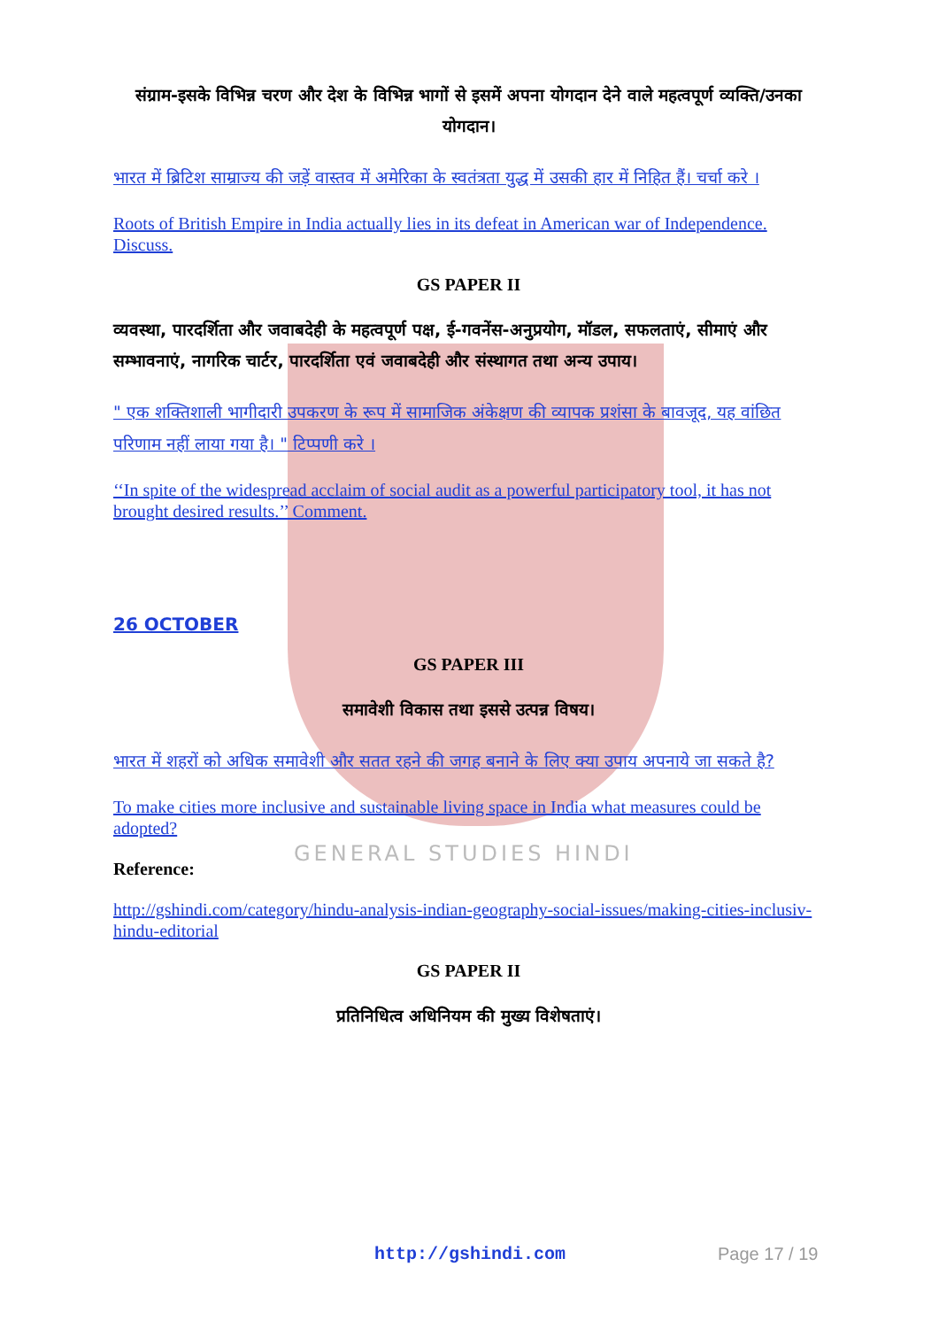GENERAL STUDIES HINDI
संग्राम-इसके विभिन्न चरण और देश के विभिन्न भागों से इसमें अपना योगदान देने वाले महत्वपूर्ण व्यक्ति/उनका योगदान।
भारत में ब्रिटिश साम्राज्य की जड़ें वास्तव में अमेरिका के स्वतंत्रता युद्ध में उसकी हार में निहित हैं। चर्चा करे ।
Roots of British Empire in India actually lies in its defeat in American war of Independence. Discuss.
GS PAPER II
व्यवस्था, पारदर्शिता और जवाबदेही के महत्वपूर्ण पक्ष, ई-गवनेंस-अनुप्रयोग, मॉडल, सफलताएं, सीमाएं और सम्भावनाएं, नागरिक चार्टर, पारदर्शिता एवं जवाबदेही और संस्थागत तथा अन्य उपाय।
" एक शक्तिशाली भागीदारी उपकरण के रूप में सामाजिक अंकेक्षण की व्यापक प्रशंसा के बावजूद, यह वांछित परिणाम नहीं लाया गया है। " टिप्पणी करे ।
‘‘In spite of the widespread acclaim of social audit as a powerful participatory tool, it has not brought desired results.’’ Comment.
26 OCTOBER
GS PAPER III
समावेशी विकास तथा इससे उत्पन्न विषय।
भारत में शहरों को अधिक समावेशी और सतत रहने की जगह बनाने के लिए क्या उपाय अपनाये जा सकते है?
To make cities more inclusive and sustainable living space in India what measures could be adopted?
Reference:
http://gshindi.com/category/hindu-analysis-indian-geography-social-issues/making-cities-inclusiv-hindu-editorial
GS PAPER II
प्रतिनिधित्व अधिनियम की मुख्य विशेषताएं।
http://gshindi.com Page 17 / 19